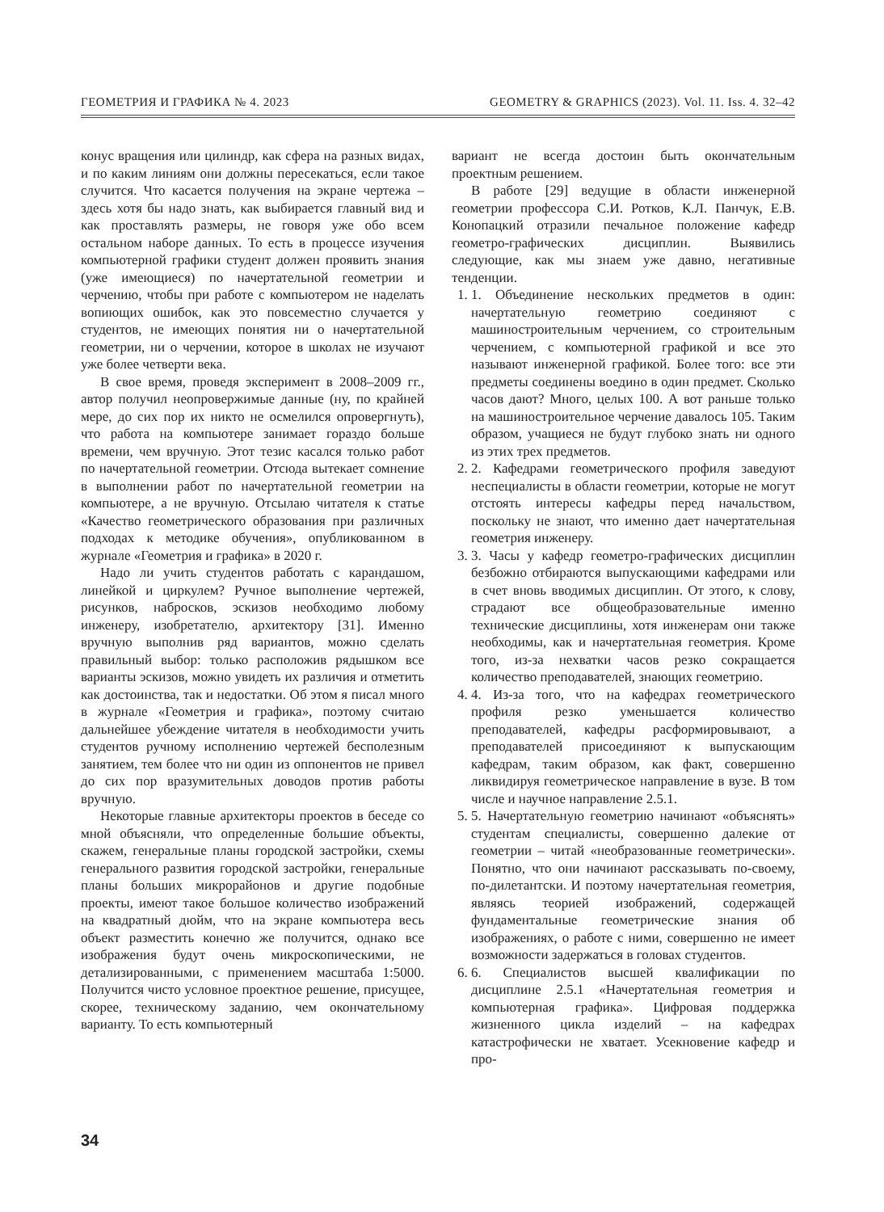ГЕОМЕТРИЯ И ГРАФИКА № 4. 2023 GEOMETRY & GRAPHICS (2023). Vol. 11. Iss. 4. 32–42
конус вращения или цилиндр, как сфера на разных видах, и по каким линиям они должны пересекаться, если такое случится. Что касается получения на экране чертежа – здесь хотя бы надо знать, как выбирается главный вид и как проставлять размеры, не говоря уже обо всем остальном наборе данных. То есть в процессе изучения компьютерной графики студент должен проявить знания (уже имеющиеся) по начертательной геометрии и черчению, чтобы при работе с компьютером не наделать вопиющих ошибок, как это повсеместно случается у студентов, не имеющих понятия ни о начертательной геометрии, ни о черчении, которое в школах не изучают уже более четверти века.
В свое время, проведя эксперимент в 2008–2009 гг., автор получил неопровержимые данные (ну, по крайней мере, до сих пор их никто не осмелился опровергнуть), что работа на компьютере занимает гораздо больше времени, чем вручную. Этот тезис касался только работ по начертательной геометрии. Отсюда вытекает сомнение в выполнении работ по начертательной геометрии на компьютере, а не вручную. Отсылаю читателя к статье «Качество геометрического образования при различных подходах к методике обучения», опубликованном в журнале «Геометрия и графика» в 2020 г.
Надо ли учить студентов работать с карандашом, линейкой и циркулем? Ручное выполнение чертежей, рисунков, набросков, эскизов необходимо любому инженеру, изобретателю, архитектору [31]. Именно вручную выполнив ряд вариантов, можно сделать правильный выбор: только расположив рядышком все варианты эскизов, можно увидеть их различия и отметить как достоинства, так и недостатки. Об этом я писал много в журнале «Геометрия и графика», поэтому считаю дальнейшее убеждение читателя в необходимости учить студентов ручному исполнению чертежей бесполезным занятием, тем более что ни один из оппонентов не привел до сих пор вразумительных доводов против работы вручную.
Некоторые главные архитекторы проектов в беседе со мной объясняли, что определенные большие объекты, скажем, генеральные планы городской застройки, схемы генерального развития городской застройки, генеральные планы больших микрорайонов и другие подобные проекты, имеют такое большое количество изображений на квадратный дюйм, что на экране компьютера весь объект разместить конечно же получится, однако все изображения будут очень микроскопическими, не детализированными, с применением масштаба 1:5000. Получится чисто условное проектное решение, присущее, скорее, техническому заданию, чем окончательному варианту. То есть компьютерный
вариант не всегда достоин быть окончательным проектным решением.
В работе [29] ведущие в области инженерной геометрии профессора С.И. Ротков, К.Л. Панчук, Е.В. Конопацкий отразили печальное положение кафедр геометро-графических дисциплин. Выявились следующие, как мы знаем уже давно, негативные тенденции.
1. 1. Объединение нескольких предметов в один: начертательную геометрию соединяют с машиностроительным черчением, со строительным черчением, с компьютерной графикой и все это называют инженерной графикой. Более того: все эти предметы соединены воедино в один предмет. Сколько часов дают? Много, целых 100. А вот раньше только на машиностроительное черчение давалось 105. Таким образом, учащиеся не будут глубоко знать ни одного из этих трех предметов.
2. 2. Кафедрами геометрического профиля заведуют неспециалисты в области геометрии, которые не могут отстоять интересы кафедры перед начальством, поскольку не знают, что именно дает начертательная геометрия инженеру.
3. 3. Часы у кафедр геометро-графических дисциплин безбожно отбираются выпускающими кафедрами или в счет вновь вводимых дисциплин. От этого, к слову, страдают все общеобразовательные именно технические дисциплины, хотя инженерам они также необходимы, как и начертательная геометрия. Кроме того, из-за нехватки часов резко сокращается количество преподавателей, знающих геометрию.
4. 4. Из-за того, что на кафедрах геометрического профиля резко уменьшается количество преподавателей, кафедры расформировывают, а преподавателей присоединяют к выпускающим кафедрам, таким образом, как факт, совершенно ликвидируя геометрическое направление в вузе. В том числе и научное направление 2.5.1.
5. 5. Начертательную геометрию начинают «объяснять» студентам специалисты, совершенно далекие от геометрии – читай «необразованные геометрически». Понятно, что они начинают рассказывать по-своему, по-дилетантски. И поэтому начертательная геометрия, являясь теорией изображений, содержащей фундаментальные геометрические знания об изображениях, о работе с ними, совершенно не имеет возможности задержаться в головах студентов.
6. 6. Специалистов высшей квалификации по дисциплине 2.5.1 «Начертательная геометрия и компьютерная графика». Цифровая поддержка жизненного цикла изделий – на кафедрах катастрофически не хватает. Усекновение кафедр и про-
34